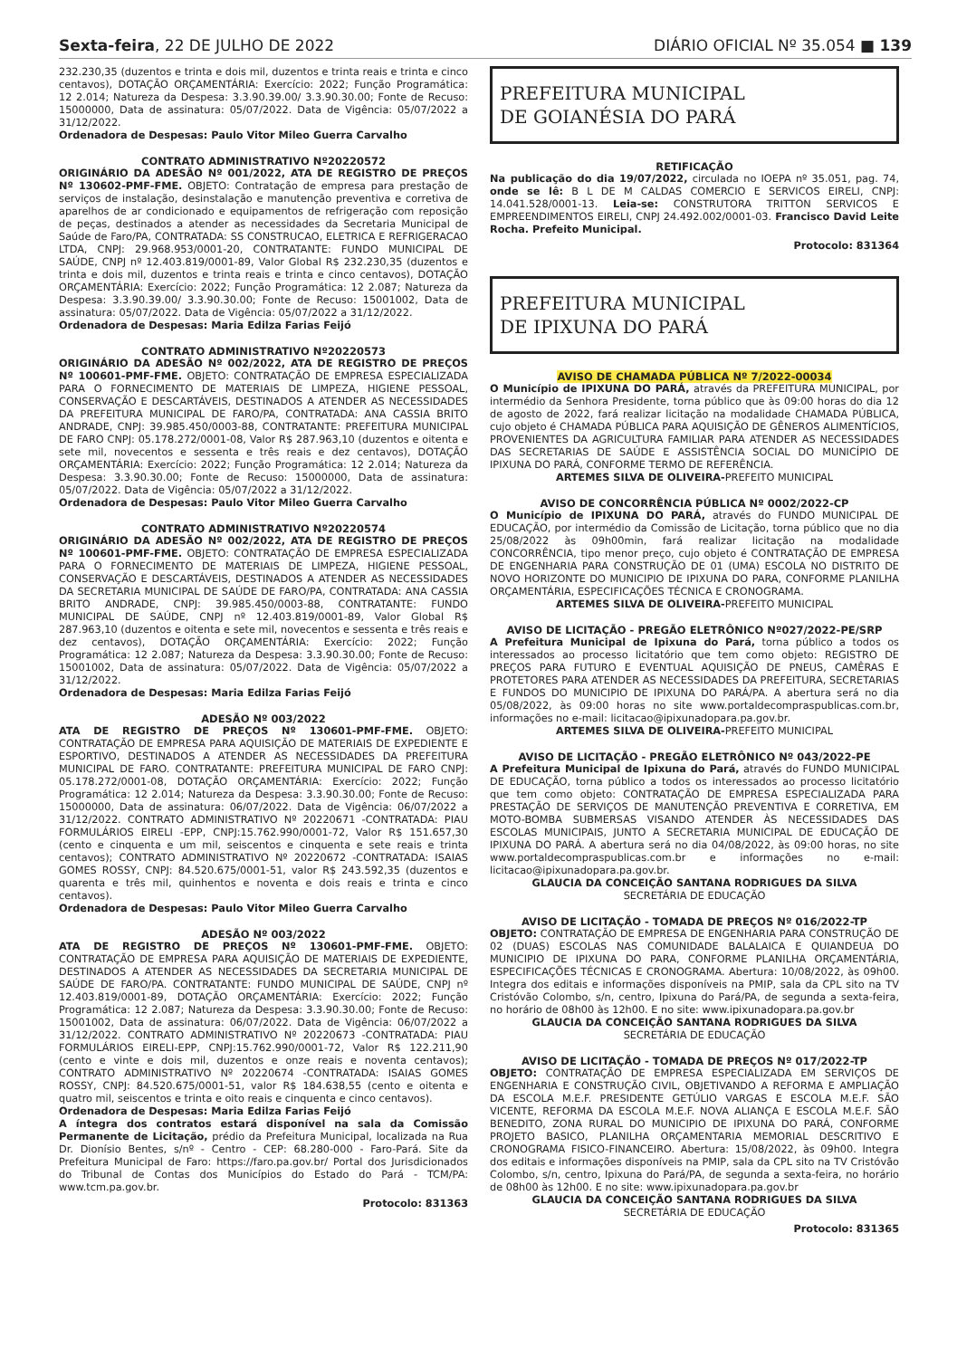Sexta-feira, 22 DE JULHO DE 2022 DIÁRIO OFICIAL Nº 35.054 ■ 139
232.230,35 (duzentos e trinta e dois mil, duzentos e trinta reais e trinta e cinco centavos), DOTAÇÃO ORÇAMENTÁRIA: Exercício: 2022; Função Programática: 12 2.014; Natureza da Despesa: 3.3.90.39.00/ 3.3.90.30.00; Fonte de Recuso: 15000000, Data de assinatura: 05/07/2022. Data de Vigência: 05/07/2022 a 31/12/2022.
Ordenadora de Despesas: Paulo Vitor Mileo Guerra Carvalho
CONTRATO ADMINISTRATIVO Nº20220572
ORIGINÁRIO DA ADESÃO Nº 001/2022, ATA DE REGISTRO DE PREÇOS Nº 130602-PMF-FME. OBJETO: Contratação de empresa para prestação de serviços de instalação, desinstalação e manutenção preventiva e corretiva de aparelhos de ar condicionado e equipamentos de refrigeração com reposição de peças, destinados a atender as necessidades da Secretaria Municipal de Saúde de Faro/PA, CONTRATADA: SS CONSTRUCAO, ELETRICA E REFRIGERACAO LTDA, CNPJ: 29.968.953/0001-20, CONTRATANTE: FUNDO MUNICIPAL DE SAÚDE, CNPJ nº 12.403.819/0001-89, Valor Global R$ 232.230,35 (duzentos e trinta e dois mil, duzentos e trinta reais e trinta e cinco centavos), DOTAÇÃO ORÇAMENTÁRIA: Exercício: 2022; Função Programática: 12 2.087; Natureza da Despesa: 3.3.90.39.00/ 3.3.90.30.00; Fonte de Recuso: 15001002, Data de assinatura: 05/07/2022. Data de Vigência: 05/07/2022 a 31/12/2022.
Ordenadora de Despesas: Maria Edilza Farias Feijó
CONTRATO ADMINISTRATIVO Nº20220573
ORIGINÁRIO DA ADESÃO Nº 002/2022, ATA DE REGISTRO DE PREÇOS Nº 100601-PMF-FME. OBJETO: CONTRATAÇÃO DE EMPRESA ESPECIALIZADA PARA O FORNECIMENTO DE MATERIAIS DE LIMPEZA, HIGIENE PESSOAL, CONSERVAÇÃO E DESCARTÁVEIS, DESTINADOS A ATENDER AS NECESSIDADES DA PREFEITURA MUNICIPAL DE FARO/PA, CONTRATADA: ANA CASSIA BRITO ANDRADE, CNPJ: 39.985.450/0003-88, CONTRATANTE: PREFEITURA MUNICIPAL DE FARO CNPJ: 05.178.272/0001-08, Valor R$ 287.963,10 (duzentos e oitenta e sete mil, novecentos e sessenta e três reais e dez centavos), DOTAÇÃO ORÇAMENTÁRIA: Exercício: 2022; Função Programática: 12 2.014; Natureza da Despesa: 3.3.90.30.00; Fonte de Recuso: 15000000, Data de assinatura: 05/07/2022. Data de Vigência: 05/07/2022 a 31/12/2022.
Ordenadora de Despesas: Paulo Vitor Mileo Guerra Carvalho
CONTRATO ADMINISTRATIVO Nº20220574
ORIGINÁRIO DA ADESÃO Nº 002/2022, ATA DE REGISTRO DE PREÇOS Nº 100601-PMF-FME. OBJETO: CONTRATAÇÃO DE EMPRESA ESPECIALIZADA PARA O FORNECIMENTO DE MATERIAIS DE LIMPEZA, HIGIENE PESSOAL, CONSERVAÇÃO E DESCARTÁVEIS, DESTINADOS A ATENDER AS NECESSIDADES DA SECRETARIA MUNICIPAL DE SAÚDE DE FARO/PA, CONTRATADA: ANA CASSIA BRITO ANDRADE, CNPJ: 39.985.450/0003-88, CONTRATANTE: FUNDO MUNICIPAL DE SAÚDE, CNPJ nº 12.403.819/0001-89, Valor Global R$ 287.963,10 (duzentos e oitenta e sete mil, novecentos e sessenta e três reais e dez centavos), DOTAÇÃO ORÇAMENTÁRIA: Exercício: 2022; Função Programática: 12 2.087; Natureza da Despesa: 3.3.90.30.00; Fonte de Recuso: 15001002, Data de assinatura: 05/07/2022. Data de Vigência: 05/07/2022 a 31/12/2022.
Ordenadora de Despesas: Maria Edilza Farias Feijó
ADESÃO Nº 003/2022
ATA DE REGISTRO DE PREÇOS Nº 130601-PMF-FME. OBJETO: CONTRATAÇÃO DE EMPRESA PARA AQUISIÇÃO DE MATERIAIS DE EXPEDIENTE E ESPORTIVO, DESTINADOS A ATENDER AS NECESSIDADES DA PREFEITURA MUNICIPAL DE FARO. CONTRATANTE: PREFEITURA MUNICIPAL DE FARO CNPJ: 05.178.272/0001-08, DOTAÇÃO ORÇAMENTÁRIA: Exercício: 2022; Função Programática: 12 2.014; Natureza da Despesa: 3.3.90.30.00; Fonte de Recuso: 15000000, Data de assinatura: 06/07/2022. Data de Vigência: 06/07/2022 a 31/12/2022. CONTRATO ADMINISTRATIVO Nº 20220671 -CONTRATADA: PIAU FORMULÁRIOS EIRELI -EPP, CNPJ:15.762.990/0001-72, Valor R$ 151.657,30 (cento e cinquenta e um mil, seiscentos e cinquenta e sete reais e trinta centavos); CONTRATO ADMINISTRATIVO Nº 20220672 -CONTRATADA: ISAIAS GOMES ROSSY, CNPJ: 84.520.675/0001-51, valor R$ 243.592,35 (duzentos e quarenta e três mil, quinhentos e noventa e dois reais e trinta e cinco centavos).
Ordenadora de Despesas: Paulo Vitor Mileo Guerra Carvalho
ADESÃO Nº 003/2022
ATA DE REGISTRO DE PREÇOS Nº 130601-PMF-FME. OBJETO: CONTRATAÇÃO DE EMPRESA PARA AQUISIÇÃO DE MATERIAIS DE EXPEDIENTE, DESTINADOS A ATENDER AS NECESSIDADES DA SECRETARIA MUNICIPAL DE SAÚDE DE FARO/PA. CONTRATANTE: FUNDO MUNICIPAL DE SAÚDE, CNPJ nº 12.403.819/0001-89, DOTAÇÃO ORÇAMENTÁRIA: Exercício: 2022; Função Programática: 12 2.087; Natureza da Despesa: 3.3.90.30.00; Fonte de Recuso: 15001002, Data de assinatura: 06/07/2022. Data de Vigência: 06/07/2022 a 31/12/2022. CONTRATO ADMINISTRATIVO Nº 20220673 -CONTRATADA: PIAU FORMULÁRIOS EIRELI-EPP, CNPJ:15.762.990/0001-72, Valor R$ 122.211,90 (cento e vinte e dois mil, duzentos e onze reais e noventa centavos); CONTRATO ADMINISTRATIVO Nº 20220674 -CONTRATADA: ISAIAS GOMES ROSSY, CNPJ: 84.520.675/0001-51, valor R$ 184.638,55 (cento e oitenta e quatro mil, seiscentos e trinta e oito reais e cinquenta e cinco centavos).
Ordenadora de Despesas: Maria Edilza Farias Feijó
A íntegra dos contratos estará disponível na sala da Comissão Permanente de Licitação, prédio da Prefeitura Municipal, localizada na Rua Dr. Dionísio Bentes, s/nº - Centro - CEP: 68.280-000 - Faro-Pará. Site da Prefeitura Municipal de Faro: https://faro.pa.gov.br/ Portal dos Jurisdicionados do Tribunal de Contas dos Municípios do Estado do Pará - TCM/PA: www.tcm.pa.gov.br.
Protocolo: 831363
PREFEITURA MUNICIPAL
DE GOIANÉSIA DO PARÁ
RETIFICAÇÃO
Na publicação do dia 19/07/2022, circulada no IOEPA nº 35.051, pag. 74, onde se lê: B L DE M CALDAS COMERCIO E SERVICOS EIRELI, CNPJ: 14.041.528/0001-13. Leia-se: CONSTRUTORA TRITTON SERVICOS E EMPREENDIMENTOS EIRELI, CNPJ 24.492.002/0001-03. Francisco David Leite Rocha. Prefeito Municipal.
Protocolo: 831364
PREFEITURA MUNICIPAL
DE IPIXUNA DO PARÁ
AVISO DE CHAMADA PÚBLICA Nº 7/2022-00034
O Município de IPIXUNA DO PARÁ, através da PREFEITURA MUNICIPAL, por intermédio da Senhora Presidente, torna público que às 09:00 horas do dia 12 de agosto de 2022, fará realizar licitação na modalidade CHAMADA PÚBLICA, cujo objeto é CHAMADA PÚBLICA PARA AQUISIÇÃO DE GÊNEROS ALIMENTÍCIOS, PROVENIENTES DA AGRICULTURA FAMILIAR PARA ATENDER AS NECESSIDADES DAS SECRETARIAS DE SAÚDE E ASSISTÊNCIA SOCIAL DO MUNICÍPIO DE IPIXUNA DO PARÁ, CONFORME TERMO DE REFERÊNCIA.
ARTEMES SILVA DE OLIVEIRA-PREFEITO MUNICIPAL
AVISO DE CONCORRÊNCIA PÚBLICA Nº 0002/2022-CP
O Município de IPIXUNA DO PARÁ, através do FUNDO MUNICIPAL DE EDUCAÇÃO, por intermédio da Comissão de Licitação, torna público que no dia 25/08/2022 às 09h00min, fará realizar licitação na modalidade CONCORRÊNCIA, tipo menor preço, cujo objeto é CONTRATAÇÃO DE EMPRESA DE ENGENHARIA PARA CONSTRUÇÃO DE 01 (UMA) ESCOLA NO DISTRITO DE NOVO HORIZONTE DO MUNICIPIO DE IPIXUNA DO PARA, CONFORME PLANILHA ORÇAMENTÁRIA, ESPECIFICAÇÕES TÉCNICA E CRONOGRAMA.
ARTEMES SILVA DE OLIVEIRA-PREFEITO MUNICIPAL
AVISO DE LICITAÇÃO - PREGÃO ELETRÔNICO Nº027/2022-PE/SRP
A Prefeitura Municipal de Ipixuna do Pará, torna público a todos os interessados ao processo licitatório que tem como objeto: REGISTRO DE PREÇOS PARA FUTURO E EVENTUAL AQUISIÇÃO DE PNEUS, CAMÊRAS E PROTETORES PARA ATENDER AS NECESSIDADES DA PREFEITURA, SECRETARIAS E FUNDOS DO MUNICIPIO DE IPIXUNA DO PARÁ/PA. A abertura será no dia 05/08/2022, às 09:00 horas no site www.portaldecompraspublicas.com.br, informações no e-mail: licitacao@ipixunadopara.pa.gov.br.
ARTEMES SILVA DE OLIVEIRA-PREFEITO MUNICIPAL
AVISO DE LICITAÇÃO - PREGÃO ELETRÔNICO Nº 043/2022-PE
A Prefeitura Municipal de Ipixuna do Pará, através do FUNDO MUNICIPAL DE EDUCAÇÃO, torna público a todos os interessados ao processo licitatório que tem como objeto: CONTRATAÇÃO DE EMPRESA ESPECIALIZADA PARA PRESTAÇÃO DE SERVIÇOS DE MANUTENÇÃO PREVENTIVA E CORRETIVA, EM MOTO-BOMBA SUBMERSAS VISANDO ATENDER ÀS NECESSIDADES DAS ESCOLAS MUNICIPAIS, JUNTO A SECRETARIA MUNICIPAL DE EDUCAÇÃO DE IPIXUNA DO PARÁ. A abertura será no dia 04/08/2022, às 09:00 horas, no site www.portaldecompraspublicas.com.br e informações no e-mail: licitacao@ipixunadopara.pa.gov.br.
GLAUCIA DA CONCEIÇÃO SANTANA RODRIGUES DA SILVA
SECRETÁRIA DE EDUCAÇÃO
AVISO DE LICITAÇÃO - TOMADA DE PREÇOS Nº 016/2022-TP
OBJETO: CONTRATAÇÃO DE EMPRESA DE ENGENHARIA PARA CONSTRUÇÃO DE 02 (DUAS) ESCOLAS NAS COMUNIDADE BALALAICA E QUIANDEUA DO MUNICIPIO DE IPIXUNA DO PARA, CONFORME PLANILHA ORÇAMENTÁRIA, ESPECIFICAÇÕES TÉCNICAS E CRONOGRAMA. Abertura: 10/08/2022, às 09h00. Integra dos editais e informações disponíveis na PMIP, sala da CPL sito na TV Cristóvão Colombo, s/n, centro, Ipixuna do Pará/PA, de segunda a sexta-feira, no horário de 08h00 às 12h00. E no site: www.ipixunadopara.pa.gov.br
GLAUCIA DA CONCEIÇÃO SANTANA RODRIGUES DA SILVA
SECRETÁRIA DE EDUCAÇÃO
AVISO DE LICITAÇÃO - TOMADA DE PREÇOS Nº 017/2022-TP
OBJETO: CONTRATAÇÃO DE EMPRESA ESPECIALIZADA EM SERVIÇOS DE ENGENHARIA E CONSTRUÇÃO CIVIL, OBJETIVANDO A REFORMA E AMPLIAÇÃO DA ESCOLA M.E.F. PRESIDENTE GETÚLIO VARGAS E ESCOLA M.E.F. SÃO VICENTE, REFORMA DA ESCOLA M.E.F. NOVA ALIANÇA E ESCOLA M.E.F. SÃO BENEDITO, ZONA RURAL DO MUNICIPIO DE IPIXUNA DO PARÁ, CONFORME PROJETO BASICO, PLANILHA ORÇAMENTARIA MEMORIAL DESCRITIVO E CRONOGRAMA FISICO-FINANCEIRO. Abertura: 15/08/2022, às 09h00. Integra dos editais e informações disponíveis na PMIP, sala da CPL sito na TV Cristóvão Colombo, s/n, centro, Ipixuna do Pará/PA, de segunda a sexta-feira, no horário de 08h00 às 12h00. E no site: www.ipixunadopara.pa.gov.br
GLAUCIA DA CONCEIÇÃO SANTANA RODRIGUES DA SILVA
SECRETÁRIA DE EDUCAÇÃO
Protocolo: 831365